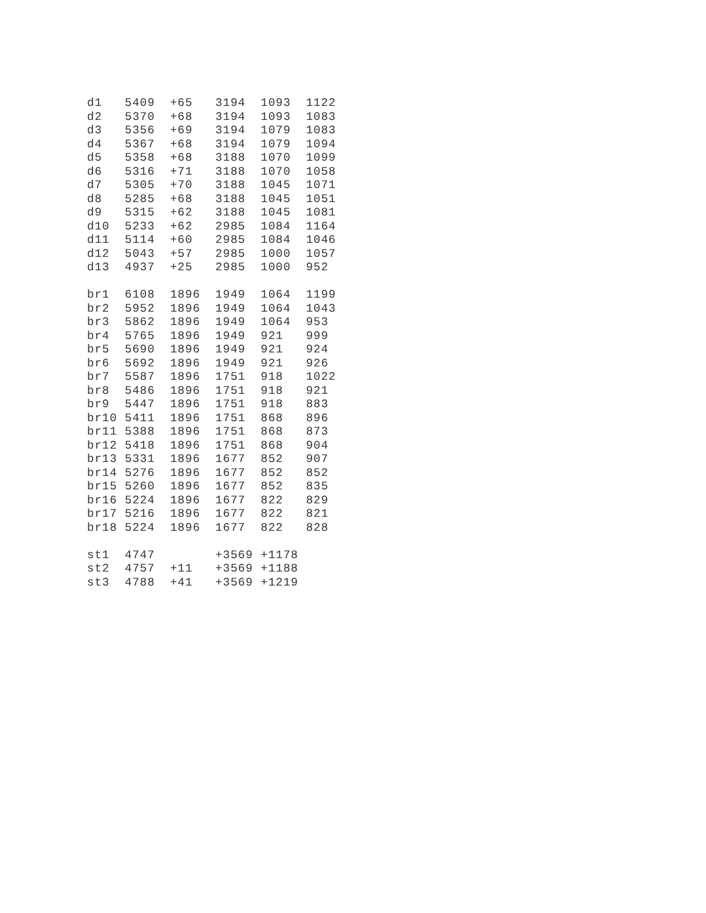d1   5409  +65   3194  1093  1122
d2   5370  +68   3194  1093  1083
d3   5356  +69   3194  1079  1083
d4   5367  +68   3194  1079  1094
d5   5358  +68   3188  1070  1099
d6   5316  +71   3188  1070  1058
d7   5305  +70   3188  1045  1071
d8   5285  +68   3188  1045  1051
d9   5315  +62   3188  1045  1081
d10  5233  +62   2985  1084  1164
d11  5114  +60   2985  1084  1046
d12  5043  +57   2985  1000  1057
d13  4937  +25   2985  1000  952

br1  6108  1896  1949  1064  1199
br2  5952  1896  1949  1064  1043
br3  5862  1896  1949  1064  953
br4  5765  1896  1949  921   999
br5  5690  1896  1949  921   924
br6  5692  1896  1949  921   926
br7  5587  1896  1751  918   1022
br8  5486  1896  1751  918   921
br9  5447  1896  1751  918   883
br10 5411  1896  1751  868   896
br11 5388  1896  1751  868   873
br12 5418  1896  1751  868   904
br13 5331  1896  1677  852   907
br14 5276  1896  1677  852   852
br15 5260  1896  1677  852   835
br16 5224  1896  1677  822   829
br17 5216  1896  1677  822   821
br18 5224  1896  1677  822   828

st1  4747        +3569 +1178
st2  4757  +11   +3569 +1188
st3  4788  +41   +3569 +1219